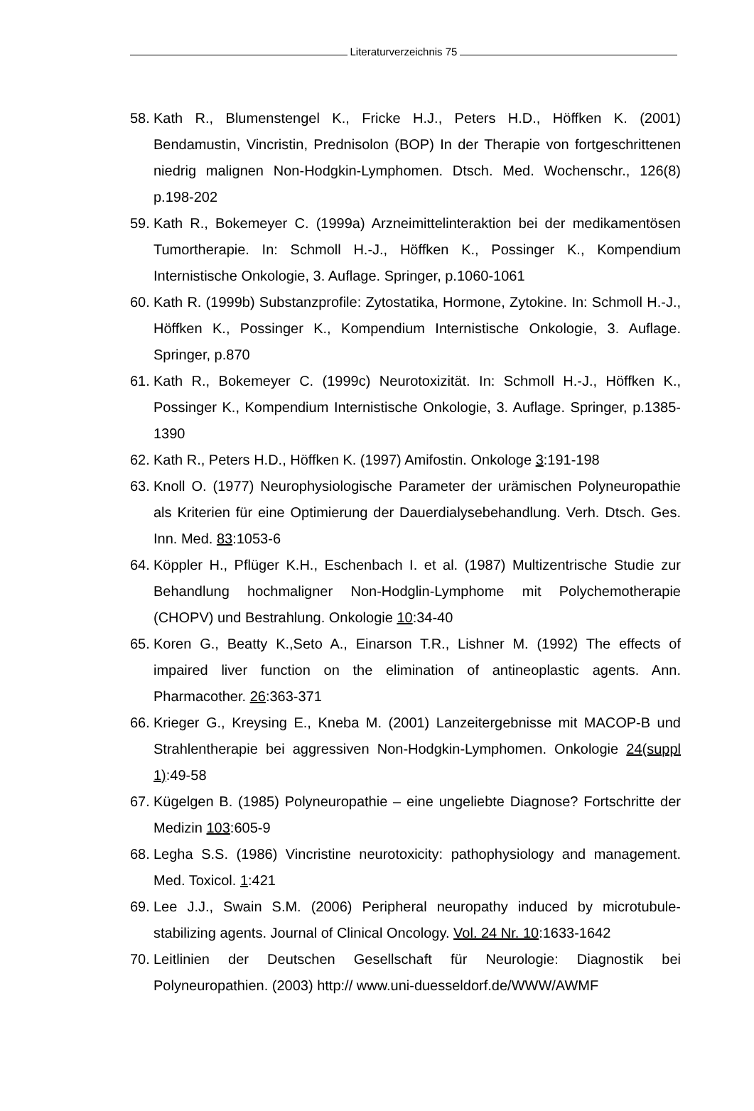Literaturverzeichnis 75
58. Kath R., Blumenstengel K., Fricke H.J., Peters H.D., Höffken K. (2001) Bendamustin, Vincristin, Prednisolon (BOP) In der Therapie von fortgeschrittenen niedrig malignen Non-Hodgkin-Lymphomen. Dtsch. Med. Wochenschr., 126(8) p.198-202
59. Kath R., Bokemeyer C. (1999a) Arzneimittelinteraktion bei der medikamentösen Tumortherapie. In: Schmoll H.-J., Höffken K., Possinger K., Kompendium Internistische Onkologie, 3. Auflage. Springer, p.1060-1061
60. Kath R. (1999b) Substanzprofile: Zytostatika, Hormone, Zytokine. In: Schmoll H.-J., Höffken K., Possinger K., Kompendium Internistische Onkologie, 3. Auflage. Springer, p.870
61. Kath R., Bokemeyer C. (1999c) Neurotoxizität. In: Schmoll H.-J., Höffken K., Possinger K., Kompendium Internistische Onkologie, 3. Auflage. Springer, p.1385-1390
62. Kath R., Peters H.D., Höffken K. (1997) Amifostin. Onkologe 3:191-198
63. Knoll O. (1977) Neurophysiologische Parameter der urämischen Polyneuropathie als Kriterien für eine Optimierung der Dauerdialysebehandlung. Verh. Dtsch. Ges. Inn. Med. 83:1053-6
64. Köppler H., Pflüger K.H., Eschenbach I. et al. (1987) Multizentrische Studie zur Behandlung hochmaligner Non-Hodglin-Lymphome mit Polychemotherapie (CHOPV) und Bestrahlung. Onkologie 10:34-40
65. Koren G., Beatty K.,Seto A., Einarson T.R., Lishner M. (1992) The effects of impaired liver function on the elimination of antineoplastic agents. Ann. Pharmacother. 26:363-371
66. Krieger G., Kreysing E., Kneba M. (2001) Lanzeitergebnisse mit MACOP-B und Strahlentherapie bei aggressiven Non-Hodgkin-Lymphomen. Onkologie 24(suppl 1):49-58
67. Kügelgen B. (1985) Polyneuropathie – eine ungeliebte Diagnose? Fortschritte der Medizin 103:605-9
68. Legha S.S. (1986) Vincristine neurotoxicity: pathophysiology and management. Med. Toxicol. 1:421
69. Lee J.J., Swain S.M. (2006) Peripheral neuropathy induced by microtubule-stabilizing agents. Journal of Clinical Oncology. Vol. 24 Nr. 10:1633-1642
70. Leitlinien der Deutschen Gesellschaft für Neurologie: Diagnostik bei Polyneuropathien. (2003) http:// www.uni-duesseldorf.de/WWW/AWMF